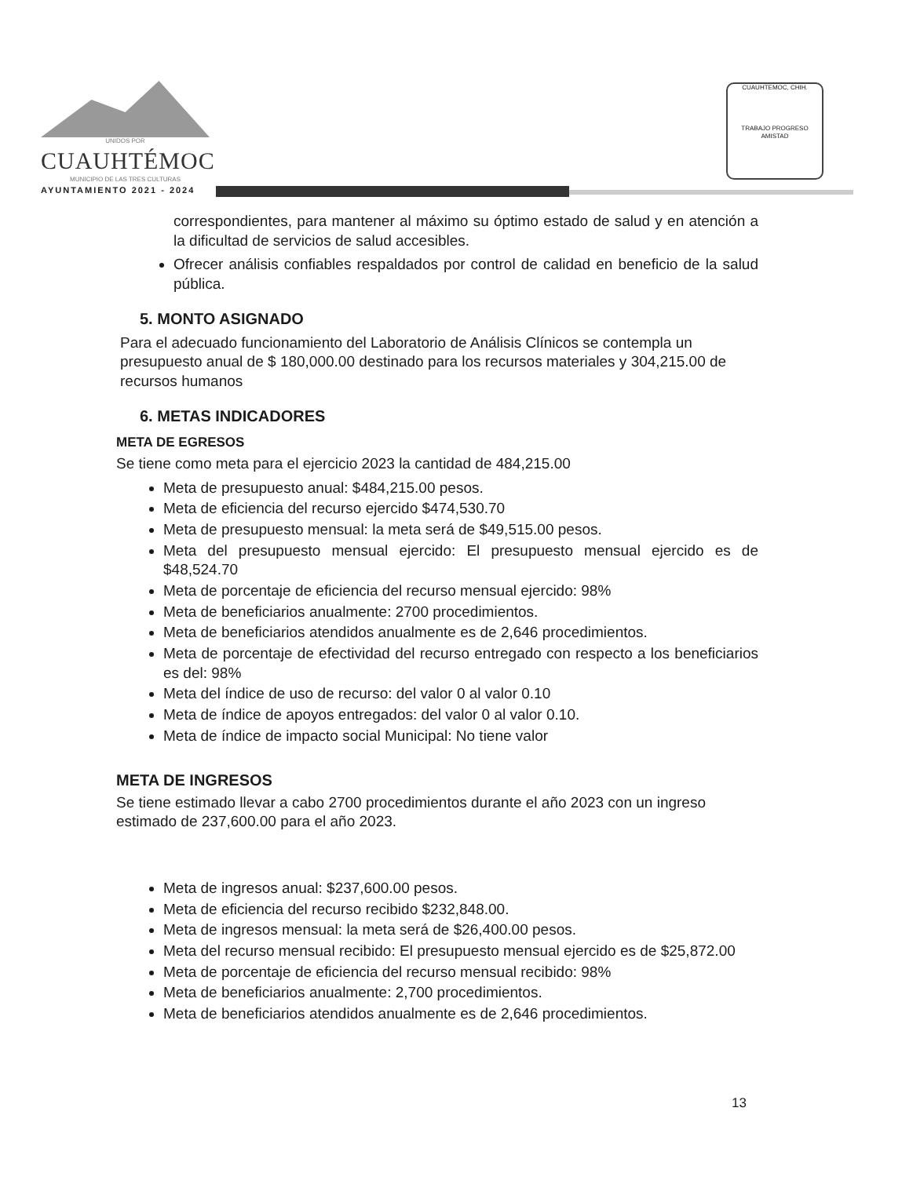UNIDOS POR
CUAUHTÉMOC
MUNICIPIO DE LAS TRES CULTURAS
AYUNTAMIENTO 2021 - 2024
CUAUHTEMOC, CHIH.
TRABAJO PROGRESO AMISTAD
correspondientes, para mantener al máximo su óptimo estado de salud y en atención a la dificultad de servicios de salud accesibles.
Ofrecer análisis confiables respaldados por control de calidad en beneficio de la salud pública.
5. MONTO ASIGNADO
Para el adecuado funcionamiento del Laboratorio de Análisis Clínicos se contempla un presupuesto anual de $ 180,000.00 destinado para los recursos materiales y 304,215.00 de recursos humanos
6. METAS INDICADORES
META DE EGRESOS
Se tiene como meta para el ejercicio 2023 la cantidad de 484,215.00
Meta de presupuesto anual: $484,215.00 pesos.
Meta de eficiencia del recurso ejercido $474,530.70
Meta de presupuesto mensual: la meta será de $49,515.00 pesos.
Meta del presupuesto mensual ejercido: El presupuesto mensual ejercido es de $48,524.70
Meta de porcentaje de eficiencia del recurso mensual ejercido: 98%
Meta de beneficiarios anualmente: 2700 procedimientos.
Meta de beneficiarios atendidos anualmente es de 2,646 procedimientos.
Meta de porcentaje de efectividad del recurso entregado con respecto a los beneficiarios es del: 98%
Meta del índice de uso de recurso: del valor 0 al valor 0.10
Meta de índice de apoyos entregados: del valor 0 al valor 0.10.
Meta de índice de impacto social Municipal: No tiene valor
META DE INGRESOS
Se tiene estimado llevar a cabo 2700 procedimientos durante el año 2023 con un ingreso estimado de 237,600.00 para el año 2023.
Meta de ingresos anual: $237,600.00 pesos.
Meta de eficiencia del recurso recibido $232,848.00.
Meta de ingresos mensual: la meta será de $26,400.00 pesos.
Meta del recurso mensual recibido: El presupuesto mensual ejercido es de $25,872.00
Meta de porcentaje de eficiencia del recurso mensual recibido: 98%
Meta de beneficiarios anualmente: 2,700 procedimientos.
Meta de beneficiarios atendidos anualmente es de 2,646 procedimientos.
13